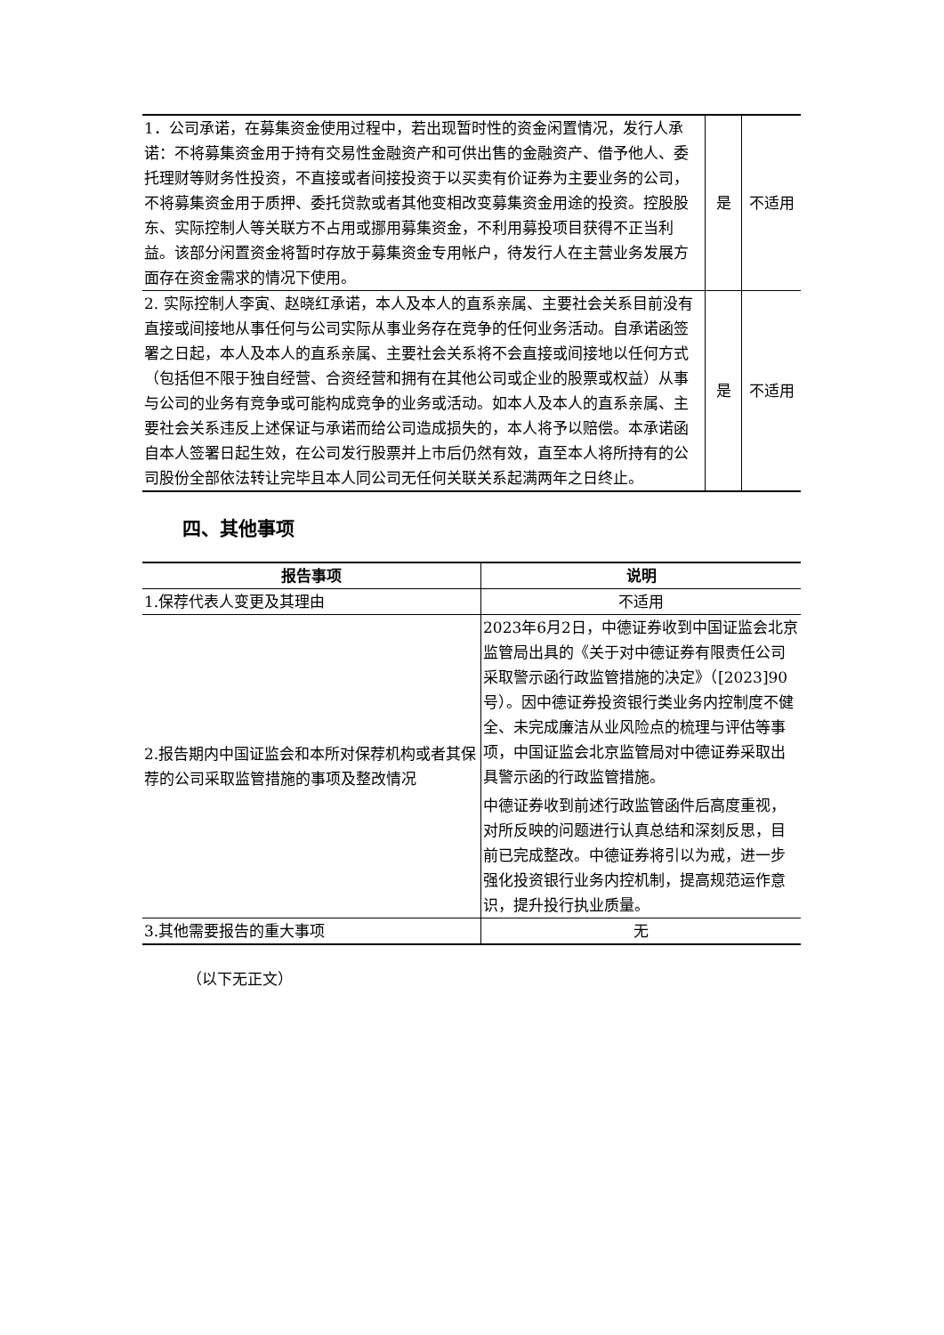| 1．公司承诺，在募集资金使用过程中，若出现暂时性的资金闲置情况，发行人承诺：不将募集资金用于持有交易性金融资产和可供出售的金融资产、借予他人、委托理财等财务性投资，不直接或者间接投资于以买卖有价证券为主要业务的公司，不将募集资金用于质押、委托贷款或者其他变相改变募集资金用途的投资。控股股东、实际控制人等关联方不占用或挪用募集资金，不利用募投项目获得不正当利益。该部分闲置资金将暂时存放于募集资金专用帐户，待发行人在主营业务发展方面存在资金需求的情况下使用。 | 是 | 不适用 |
| 2. 实际控制人李寅、赵晓红承诺，本人及本人的直系亲属、主要社会关系目前没有直接或间接地从事任何与公司实际从事业务存在竞争的任何业务活动。自承诺函签署之日起，本人及本人的直系亲属、主要社会关系将不会直接或间接地以任何方式（包括但不限于独自经营、合资经营和拥有在其他公司或企业的股票或权益）从事与公司的业务有竞争或可能构成竞争的业务或活动。如本人及本人的直系亲属、主要社会关系违反上述保证与承诺而给公司造成损失的，本人将予以赔偿。本承诺函自本人签署日起生效，在公司发行股票并上市后仍然有效，直至本人将所持有的公司股份全部依法转让完毕且本人同公司无任何关联关系起满两年之日终止。 | 是 | 不适用 |
四、其他事项
| 报告事项 | 说明 |
| --- | --- |
| 1.保荐代表人变更及其理由 | 不适用 |
| 2.报告期内中国证监会和本所对保荐机构或者其保荐的公司采取监管措施的事项及整改情况 | 2023年6月2日，中德证券收到中国证监会北京监管局出具的《关于对中德证券有限责任公司采取警示函行政监管措施的决定》（[2023]90号）。因中德证券投资银行类业务内控制度不健全、未完成廉洁从业风险点的梳理与评估等事项，中国证监会北京监管局对中德证券采取出具警示函的行政监管措施。 中德证券收到前述行政监管函件后高度重视，对所反映的问题进行认真总结和深刻反思，目前已完成整改。中德证券将引以为戒，进一步强化投资银行业务内控机制，提高规范运作意识，提升投行执业质量。 |
| 3.其他需要报告的重大事项 | 无 |
（以下无正文）